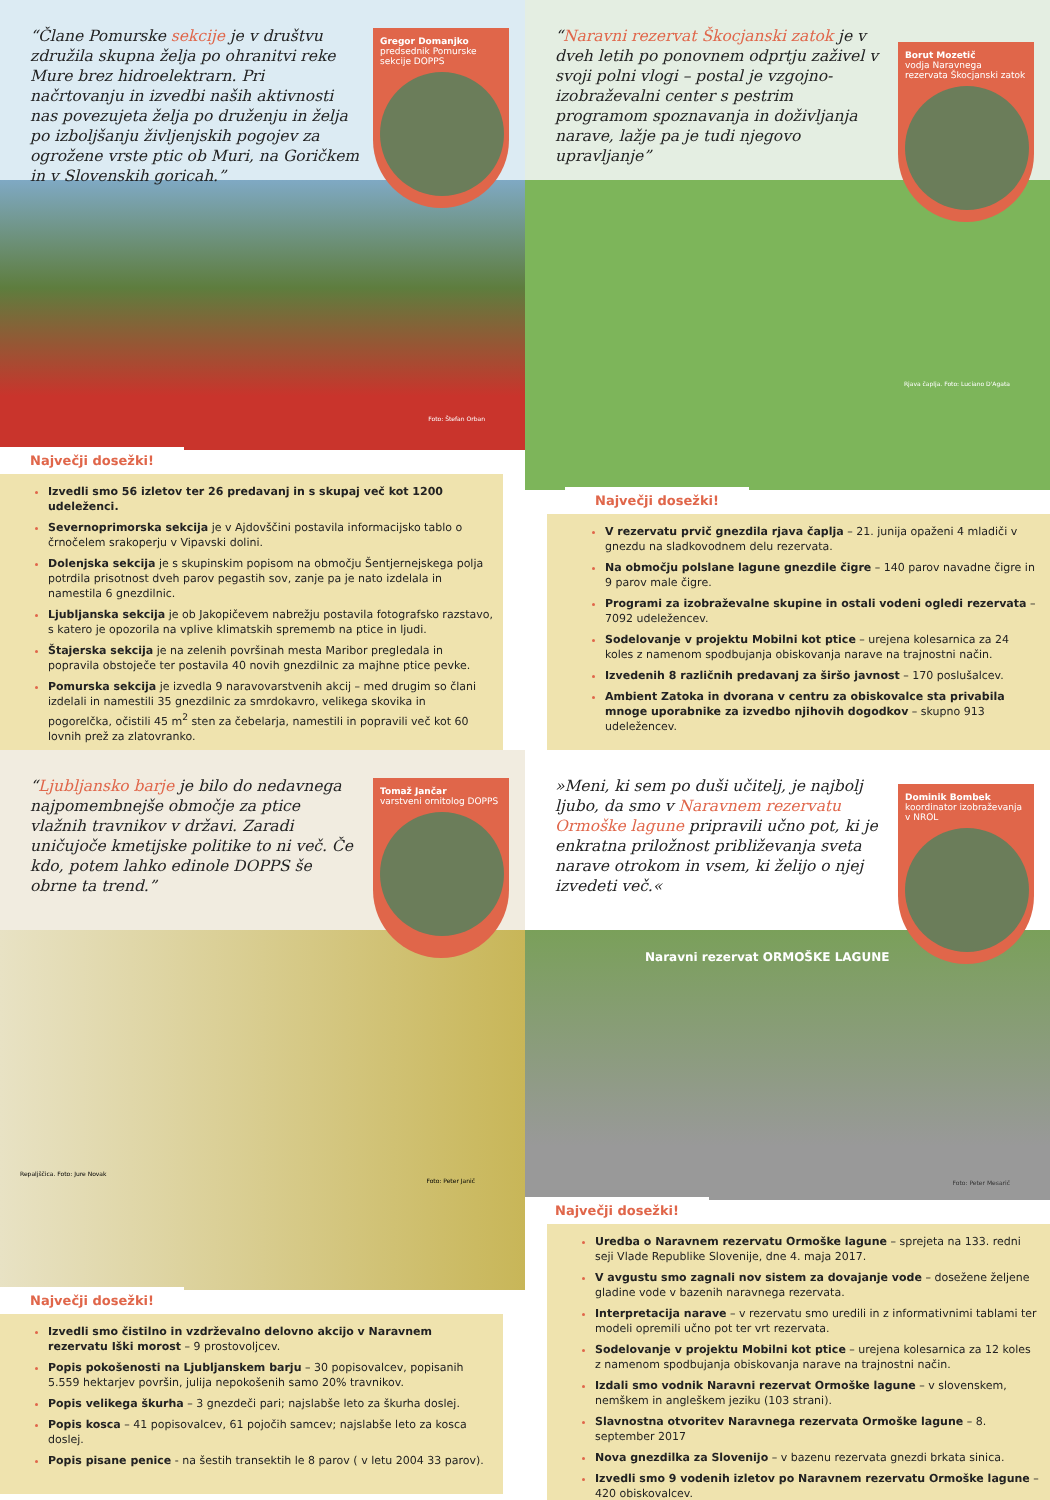“Člane Pomurske sekcije je v društvu združila skupna želja po ohranitvi reke Mure brez hidroelektrarn. Pri načrtovanju in izvedbi naših aktivnosti nas povezujeta želja po druženju in želja po izboljšanju življenjskih pogojev za ogrožene vrste ptic ob Muri, na Goričkem in v Slovenskih goricah.”
Gregor Domanjko
predsednik Pomurske sekcije DOPPS
Foto: Štefan Orban
Največji dosežki!
Izvedli smo 56 izletov ter 26 predavanj in s skupaj več kot 1200 udeleženci.
Severnoprimorska sekcija je v Ajdovščini postavila informacijsko tablo o črnočelem srakoperju v Vipavski dolini.
Dolenjska sekcija je s skupinskim popisom na območju Šentjernejskega polja potrdila prisotnost dveh parov pegastih sov, zanje pa je nato izdelala in namestila 6 gnezdilnic.
Ljubljanska sekcija je ob Jakopičevem nabrežju postavila fotografsko razstavo, s katero je opozorila na vplive klimatskih sprememb na ptice in ljudi.
Štajerska sekcija je na zelenih površinah mesta Maribor pregledala in popravila obstoječe ter postavila 40 novih gnezdilnic za majhne ptice pevke.
Pomurska sekcija je izvedla 9 naravovarstvenih akcij – med drugim so člani izdelali in namestili 35 gnezdilnic za smrdokavro, velikega skovika in pogorelčka, očistili 45 m<sup>2</sup> sten za čebelarja, namestili in popravili več kot 60 lovnih prež za zlatovranko.
“Naravni rezervat Škocjanski zatok je v dveh letih po ponovnem odprtju zaživel v svoji polni vlogi – postal je vzgojno-izobraževalni center s pestrim programom spoznavanja in doživljanja narave, lažje pa je tudi njegovo upravljanje”
Borut Mozetič
vodja Naravnega rezervata Škocjanski zatok
Rjava čaplja. Foto: Luciano D'Agata
Največji dosežki!
V rezervatu prvič gnezdila rjava čaplja – 21. junija opaženi 4 mladiči v gnezdu na sladkovodnem delu rezervata.
Na območju polslane lagune gnezdile čigre – 140 parov navadne čigre in 9 parov male čigre.
Programi za izobraževalne skupine in ostali vodeni ogledi rezervata – 7092 udeležencev.
Sodelovanje v projektu Mobilni kot ptice – urejena kolesarnica za 24 koles z namenom spodbujanja obiskovanja narave na trajnostni način.
Izvedenih 8 različnih predavanj za širšo javnost – 170 poslušalcev.
Ambient Zatoka in dvorana v centru za obiskovalce sta privabila mnoge uporabnike za izvedbo njihovih dogodkov – skupno 913 udeležencev.
“Ljubljansko barje je bilo do nedavnega najpomembnejše območje za ptice vlažnih travnikov v državi. Zaradi uničujoče kmetijske politike to ni več. Če kdo, potem lahko edinole DOPPS še obrne ta trend.”
Tomaž Jančar
varstveni ornitolog DOPPS
Repaljščica. Foto: Jure Novak
Foto: Peter Janič
Največji dosežki!
Izvedli smo čistilno in vzdrževalno delovno akcijo v Naravnem rezervatu Iški morost – 9 prostovoljcev.
Popis pokošenosti na Ljubljanskem barju – 30 popisovalcev, popisanih 5.559 hektarjev površin, julija nepokošenih samo 20% travnikov.
Popis velikega škurha – 3 gnezdeči pari; najslabše leto za škurha doslej.
Popis kosca – 41 popisovalcev, 61 pojočih samcev; najslabše leto za kosca doslej.
Popis pisane penice - na šestih transektih le 8 parov ( v letu 2004 33 parov).
»Meni, ki sem po duši učitelj, je najbolj ljubo, da smo v Naravnem rezervatu Ormoške lagune pripravili učno pot, ki je enkratna priložnost približevanja sveta narave otrokom in vsem, ki želijo o njej izvedeti več.«
Dominik Bombek
koordinator izobraževanja v NROL
Naravni rezervat ORMOŠKE LAGUNE
Foto: Peter Mesarič
Največji dosežki!
Uredba o Naravnem rezervatu Ormoške lagune – sprejeta na 133. redni seji Vlade Republike Slovenije, dne 4. maja 2017.
V avgustu smo zagnali nov sistem za dovajanje vode – dosežene željene gladine vode v bazenih naravnega rezervata.
Interpretacija narave – v rezervatu smo uredili in z informativnimi tablami ter modeli opremili učno pot ter vrt rezervata.
Sodelovanje v projektu Mobilni kot ptice – urejena kolesarnica za 12 koles z namenom spodbujanja obiskovanja narave na trajnostni način.
Izdali smo vodnik Naravni rezervat Ormoške lagune – v slovenskem, nemškem in angleškem jeziku (103 strani).
Slavnostna otvoritev Naravnega rezervata Ormoške lagune – 8. september 2017
Nova gnezdilka za Slovenijo – v bazenu rezervata gnezdi brkata sinica.
Izvedli smo 9 vodenih izletov po Naravnem rezervatu Ormoške lagune – 420 obiskovalcev.